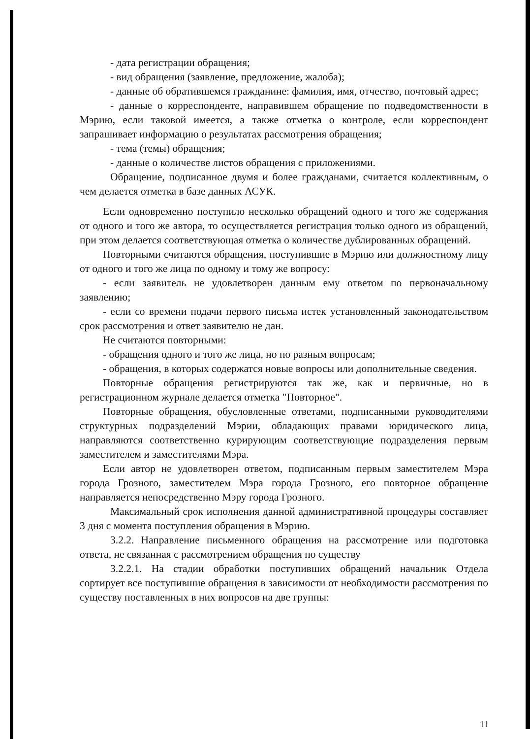- дата регистрации обращения;
- вид обращения (заявление, предложение, жалоба);
- данные об обратившемся гражданине: фамилия, имя, отчество, почтовый адрес;
- данные о корреспонденте, направившем обращение по подведомственности в Мэрию, если таковой имеется, а также отметка о контроле, если корреспондент запрашивает информацию о результатах рассмотрения обращения;
- тема (темы) обращения;
- данные о количестве листов обращения с приложениями.
Обращение, подписанное двумя и более гражданами, считается коллективным, о чем делается отметка в базе данных АСУК.
Если одновременно поступило несколько обращений одного и того же содержания от одного и того же автора, то осуществляется регистрация только одного из обращений, при этом делается соответствующая отметка о количестве дублированных обращений.
Повторными считаются обращения, поступившие в Мэрию или должностному лицу от одного и того же лица по одному и тому же вопросу:
- если заявитель не удовлетворен данным ему ответом по первоначальному заявлению;
- если со времени подачи первого письма истек установленный законодательством срок рассмотрения и ответ заявителю не дан.
Не считаются повторными:
- обращения одного и того же лица, но по разным вопросам;
- обращения, в которых содержатся новые вопросы или дополнительные сведения.
Повторные обращения регистрируются так же, как и первичные, но в регистрационном журнале делается отметка "Повторное".
Повторные обращения, обусловленные ответами, подписанными руководителями структурных подразделений Мэрии, обладающих правами юридического лица, направляются соответственно курирующим соответствующие подразделения первым заместителем и заместителями Мэра.
Если автор не удовлетворен ответом, подписанным первым заместителем Мэра города Грозного, заместителем Мэра города Грозного, его повторное обращение направляется непосредственно Мэру города Грозного.
Максимальный срок исполнения данной административной процедуры составляет 3 дня с момента поступления обращения в Мэрию.
3.2.2. Направление письменного обращения на рассмотрение или подготовка ответа, не связанная с рассмотрением обращения по существу
3.2.2.1. На стадии обработки поступивших обращений начальник Отдела сортирует все поступившие обращения в зависимости от необходимости рассмотрения по существу поставленных в них вопросов на две группы:
11